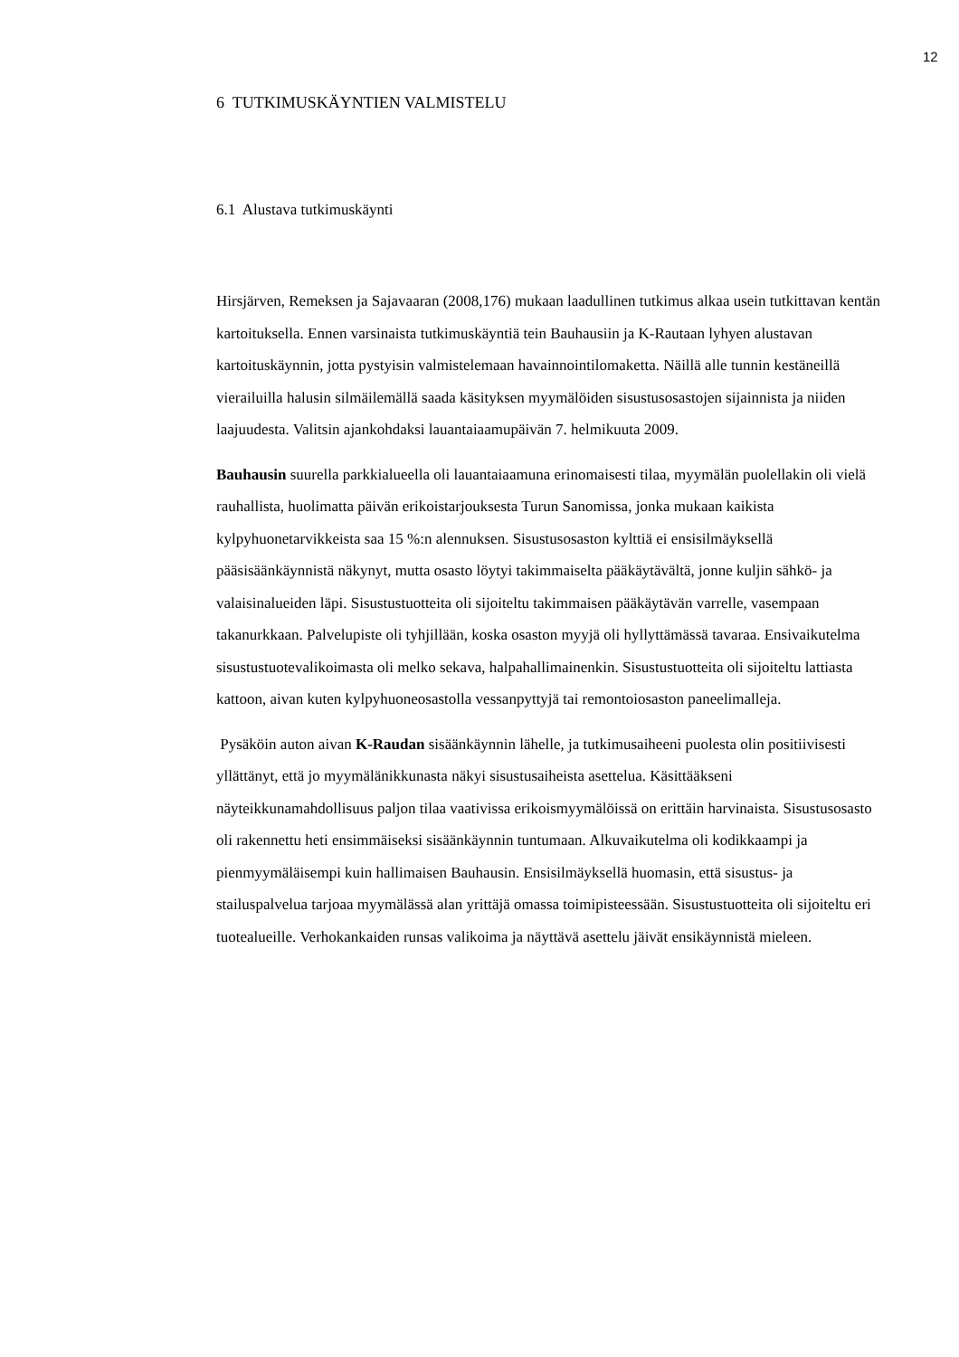12
6 TUTKIMUSKÄYNTIEN VALMISTELU
6.1 Alustava tutkimuskäynti
Hirsjärven, Remeksen ja Sajavaaran (2008,176) mukaan laadullinen tutkimus alkaa usein tutkittavan kentän kartoituksella. Ennen varsinaista tutkimuskäyntiä tein Bauhausiin ja K-Rautaan lyhyen alustavan kartoituskäynnin, jotta pystyisin valmistelemaan havainnointilomaketta. Näillä alle tunnin kestäneillä vierailuilla halusin silmäilemällä saada käsityksen myymälöiden sisustusosastojen sijainnista ja niiden laajuudesta. Valitsin ajankohdaksi lauantaiaamupäivän 7. helmikuuta 2009.
Bauhausin suurella parkkialueella oli lauantaiaamuna erinomaisesti tilaa, myymälän puolellakin oli vielä rauhallista, huolimatta päivän erikoistarjouksesta Turun Sanomissa, jonka mukaan kaikista kylpyhuonetarvikkeista saa 15 %:n alennuksen. Sisustusosaston kylttiä ei ensisilmäyksellä pääsisäänkäynnistä näkynyt, mutta osasto löytyi takimmaiselta pääkäytävältä, jonne kuljin sähkö- ja valaisinalueiden läpi. Sisustustuotteita oli sijoiteltu takimmaisen pääkäytävän varrelle, vasempaan takanurkkaan. Palvelupiste oli tyhjillään, koska osaston myyjä oli hyllyttämässä tavaraa. Ensivaikutelma sisustustuotevalikoimasta oli melko sekava, halpahallimainenkin. Sisustustuotteita oli sijoiteltu lattiasta kattoon, aivan kuten kylpyhuoneosastolla vessanpyttyjä tai remontoiosaston paneelimalleja.
Pysäköin auton aivan K-Raudan sisäänkäynnin lähelle, ja tutkimusaiheeni puolesta olin positiivisesti yllättänyt, että jo myymälänikkunasta näkyi sisustusaiheista asettelua. Käsittääkseni näyteikkunamahdollisuus paljon tilaa vaativissa erikoismyymälöissä on erittäin harvinaista. Sisustusosasto oli rakennettu heti ensimmäiseksi sisäänkäynnin tuntumaan. Alkuvaikutelma oli kodikkaampi ja pienmyymäläisempi kuin hallimaisen Bauhausin. Ensisilmäyksellä huomasin, että sisustus- ja stailuspalvelua tarjoaa myymälässä alan yrittäjä omassa toimipisteessään. Sisustustuotteita oli sijoiteltu eri tuotealueille. Verhokankaiden runsas valikoima ja näyttävä asettelu jäivät ensikäynnistä mieleen.